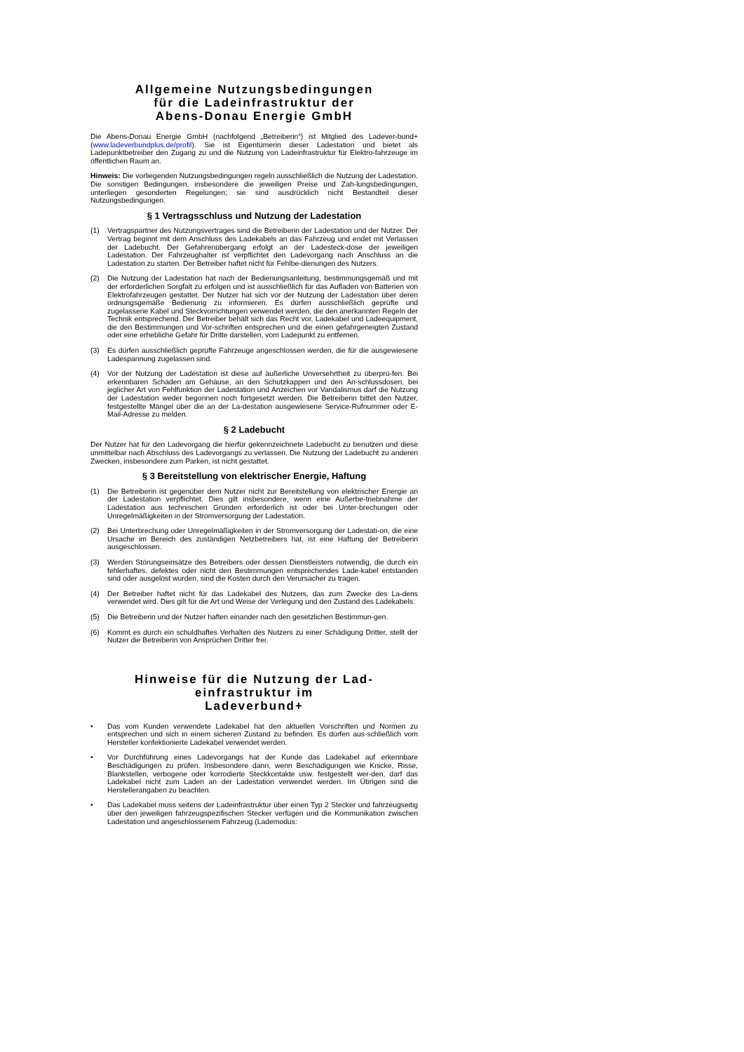Allgemeine Nutzungsbedingungen
für die Ladeinfrastruktur der
Abens-Donau Energie GmbH
Die Abens-Donau Energie GmbH (nachfolgend „Betreiberin“) ist Mitglied des Ladever-bund+ (www.ladeverbundplus.de/profil). Sie ist Eigentümerin dieser Ladestation und bietet als Ladepunktbetreiber den Zugang zu und die Nutzung von Ladeinfrastruktur für Elektro-fahrzeuge im öffentlichen Raum an.
Hinweis: Die vorliegenden Nutzungsbedingungen regeln ausschließlich die Nutzung der Ladestation. Die sonstigen Bedingungen, insbesondere die jeweiligen Preise und Zah-lungsbedingungen, unterliegen gesonderten Regelungen; sie sind ausdrücklich nicht Bestandteil dieser Nutzungsbedingungen.
§ 1 Vertragsschluss und Nutzung der Ladestation
(1) Vertragspartner des Nutzungsvertrages sind die Betreiberin der Ladestation und der Nutzer. Der Vertrag beginnt mit dem Anschluss des Ladekabels an das Fahrzeug und endet mit Verlassen der Ladebucht. Der Gefahrenübergang erfolgt an der Ladesteck-dose der jeweiligen Ladestation. Der Fahrzeughalter ist verpflichtet den Ladevorgang nach Anschluss an die Ladestation zu starten. Der Betreiber haftet nicht für Fehlbe-dienungen des Nutzers.
(2) Die Nutzung der Ladestation hat nach der Bedienungsanleitung, bestimmungsgemäß und mit der erforderlichen Sorgfalt zu erfolgen und ist ausschließlich für das Aufladen von Batterien von Elektrofahrzeugen gestattet. Der Nutzer hat sich vor der Nutzung der Ladestation über deren ordnungsgemäße Bedienung zu informieren. Es dürfen ausschließlich geprüfte und zugelassene Kabel und Steckvorrichtungen verwendet werden, die den anerkannten Regeln der Technik entsprechend. Der Betreiber behält sich das Recht vor, Ladekabel und Ladeequipment, die den Bestimmungen und Vor-schriften entsprechen und die einen gefahrgeneigten Zustand oder eine erhebliche Gefahr für Dritte darstellen, vom Ladepunkt zu entfernen.
(3) Es dürfen ausschließlich geprüfte Fahrzeuge angeschlossen werden, die für die ausgewiesene Ladespannung zugelassen sind.
(4) Vor der Nutzung der Ladestation ist diese auf äußerliche Unversehrtheit zu überprü-fen. Bei erkennbaren Schäden am Gehäuse, an den Schutzkappen und den An-schlussdosen, bei jeglicher Art von Fehlfunktion der Ladestation und Anzeichen vor Vandalismus darf die Nutzung der Ladestation weder begonnen noch fortgesetzt werden. Die Betreiberin bittet den Nutzer, festgestellte Mängel über die an der La-destation ausgewiesene Service-Rufnummer oder E-Mail-Adresse zu melden.
§ 2 Ladebucht
Der Nutzer hat für den Ladevorgang die hierfür gekennzeichnete Ladebucht zu benutzen und diese unmittelbar nach Abschluss des Ladevorgangs zu verlassen. Die Nutzung der Ladebucht zu anderen Zwecken, insbesondere zum Parken, ist nicht gestattet.
§ 3 Bereitstellung von elektrischer Energie, Haftung
(1) Die Betreiberin ist gegenüber dem Nutzer nicht zur Bereitstellung von elektrischer Energie an der Ladestation verpflichtet. Dies gilt insbesondere, wenn eine Außerbe-triebnahme der Ladestation aus technischen Gründen erforderlich ist oder bei Unter-brechungen oder Unregelmäßigkeiten in der Stromversorgung der Ladestation.
(2) Bei Unterbrechung oder Unregelmäßigkeiten in der Stromversorgung der Ladestati-on, die eine Ursache im Bereich des zuständigen Netzbetreibers hat, ist eine Haftung der Betreiberin ausgeschlossen.
(3) Werden Störungseinsätze des Betreibers oder dessen Dienstleisters notwendig, die durch ein fehlerhaftes, defektes oder nicht den Bestimmungen entsprechendes Lade-kabel entstanden sind oder ausgelöst wurden, sind die Kosten durch den Verursacher zu tragen.
(4) Der Betreiber haftet nicht für das Ladekabel des Nutzers, das zum Zwecke des La-dens verwendet wird. Dies gilt für die Art und Weise der Verlegung und den Zustand des Ladekabels.
(5) Die Betreiberin und der Nutzer haften einander nach den gesetzlichen Bestimmun-gen.
(6) Kommt es durch ein schuldhaftes Verhalten des Nutzers zu einer Schädigung Dritter, stellt der Nutzer die Betreiberin von Ansprüchen Dritter frei.
Hinweise für die Nutzung der Lad-
einfrastruktur im
Ladeverbund+
• Das vom Kunden verwendete Ladekabel hat den aktuellen Vorschriften und Normen zu entsprechen und sich in einem sicheren Zustand zu befinden. Es dürfen aus-schließlich vom Hersteller konfektionierte Ladekabel verwendet werden.
• Vor Durchführung eines Ladevorgangs hat der Kunde das Ladekabel auf erkennbare Beschädigungen zu prüfen. Insbesondere dann, wenn Beschädigungen wie Knicke, Risse, Blankstellen, verbogene oder korrodierte Steckkontakte usw. festgestellt wer-den, darf das Ladekabel nicht zum Laden an der Ladestation verwendet werden. Im Übrigen sind die Herstellerangaben zu beachten.
• Das Ladekabel muss seitens der Ladeinfrastruktur über einen Typ 2 Stecker und fahrzeugseitig über den jeweiligen fahrzeugspezifischen Stecker verfügen und die Kommunikation zwischen Ladestation und angeschlossenem Fahrzeug (Lademodus: